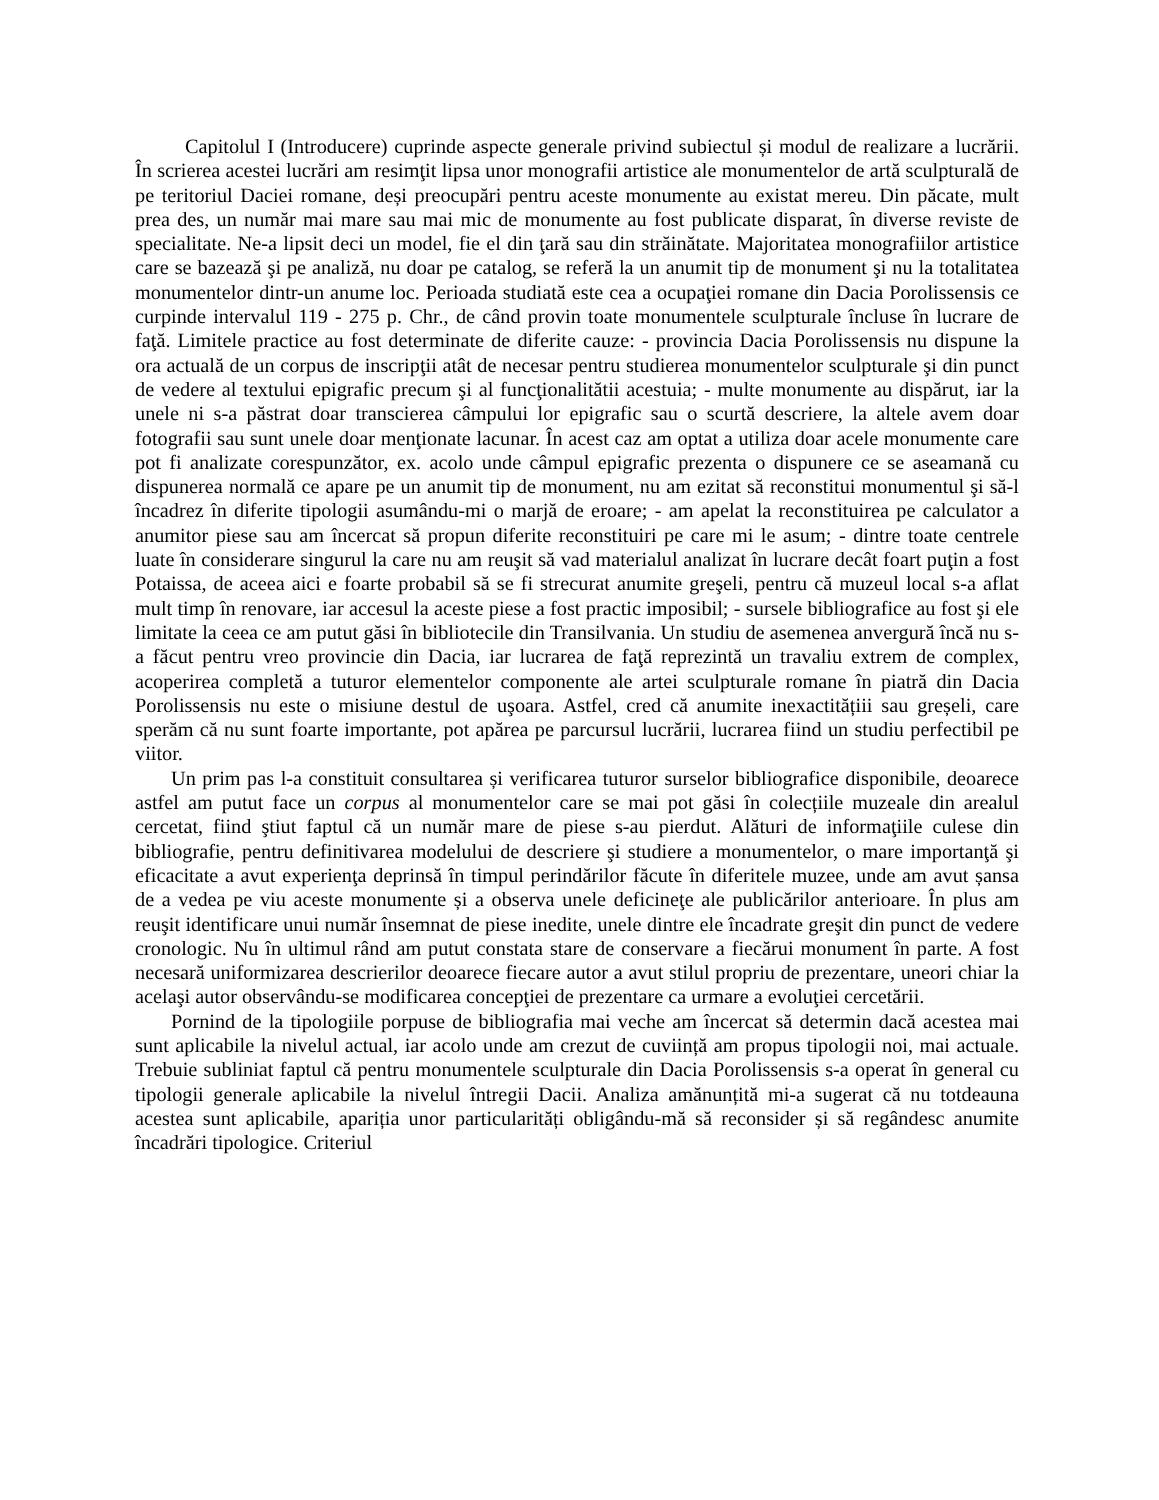Capitolul I (Introducere) cuprinde aspecte generale privind subiectul și modul de realizare a lucrării. În scrierea acestei lucrări am resimţit lipsa unor monografii artistice ale monumentelor de artă sculpturală de pe teritoriul Daciei romane, deși preocupări pentru aceste monumente au existat mereu. Din păcate, mult prea des, un număr mai mare sau mai mic de monumente au fost publicate disparat, în diverse reviste de specialitate. Ne-a lipsit deci un model, fie el din ţară sau din străinătate. Majoritatea monografiilor artistice care se bazează şi pe analiză, nu doar pe catalog, se referă la un anumit tip de monument şi nu la totalitatea monumentelor dintr-un anume loc. Perioada studiată este cea a ocupaţiei romane din Dacia Porolissensis ce curpinde intervalul 119 - 275 p. Chr., de când provin toate monumentele sculpturale încluse în lucrare de faţă. Limitele practice au fost determinate de diferite cauze: - provincia Dacia Porolissensis nu dispune la ora actuală de un corpus de inscripţii atât de necesar pentru studierea monumentelor sculpturale şi din punct de vedere al textului epigrafic precum şi al funcţionalitătii acestuia; - multe monumente au dispărut, iar la unele ni s-a păstrat doar transcierea câmpului lor epigrafic sau o scurtă descriere, la altele avem doar fotografii sau sunt unele doar menţionate lacunar. În acest caz am optat a utiliza doar acele monumente care pot fi analizate corespunzător, ex. acolo unde câmpul epigrafic prezenta o dispunere ce se aseamană cu dispunerea normală ce apare pe un anumit tip de monument, nu am ezitat să reconstitui monumentul şi să-l încadrez în diferite tipologii asumându-mi o marjă de eroare; - am apelat la reconstituirea pe calculator a anumitor piese sau am încercat să propun diferite reconstituiri pe care mi le asum; - dintre toate centrele luate în considerare singurul la care nu am reuşit să vad materialul analizat în lucrare decât foart puţin a fost Potaissa, de aceea aici e foarte probabil să se fi strecurat anumite greşeli, pentru că muzeul local s-a aflat mult timp în renovare, iar accesul la aceste piese a fost practic imposibil; - sursele bibliografice au fost şi ele limitate la ceea ce am putut găsi în bibliotecile din Transilvania. Un studiu de asemenea anvergură încă nu s-a făcut pentru vreo provincie din Dacia, iar lucrarea de faţă reprezintă un travaliu extrem de complex, acoperirea completă a tuturor elementelor componente ale artei sculpturale romane în piatră din Dacia Porolissensis nu este o misiune destul de uşoara. Astfel, cred că anumite inexactitățiii sau greșeli, care sperăm că nu sunt foarte importante, pot apărea pe parcursul lucrării, lucrarea fiind un studiu perfectibil pe viitor.
Un prim pas l-a constituit consultarea și verificarea tuturor surselor bibliografice disponibile, deoarece astfel am putut face un corpus al monumentelor care se mai pot găsi în colecțiile muzeale din arealul cercetat, fiind ştiut faptul că un număr mare de piese s-au pierdut. Alături de informaţiile culese din bibliografie, pentru definitivarea modelului de descriere şi studiere a monumentelor, o mare importanţă şi eficacitate a avut experienţa deprinsă în timpul perindărilor făcute în diferitele muzee, unde am avut șansa de a vedea pe viu aceste monumente și a observa unele deficineţe ale publicărilor anterioare. În plus am reuşit identificare unui număr însemnat de piese inedite, unele dintre ele încadrate greşit din punct de vedere cronologic. Nu în ultimul rând am putut constata stare de conservare a fiecărui monument în parte. A fost necesară uniformizarea descrierilor deoarece fiecare autor a avut stilul propriu de prezentare, uneori chiar la acelaşi autor observându-se modificarea concepţiei de prezentare ca urmare a evoluţiei cercetării.
Pornind de la tipologiile porpuse de bibliografia mai veche am încercat să determin dacă acestea mai sunt aplicabile la nivelul actual, iar acolo unde am crezut de cuviință am propus tipologii noi, mai actuale. Trebuie subliniat faptul că pentru monumentele sculpturale din Dacia Porolissensis s-a operat în general cu tipologii generale aplicabile la nivelul întregii Dacii. Analiza amănunțită mi-a sugerat că nu totdeauna acestea sunt aplicabile, apariția unor particularități obligându-mă să reconsider și să regândesc anumite încadrări tipologice. Criteriul